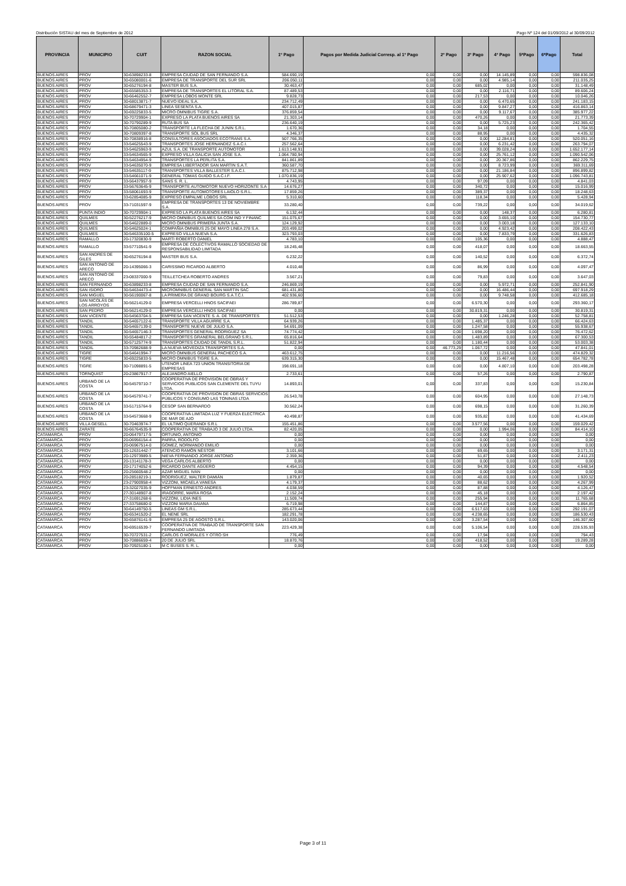Distribución SISTAU del mes de Septiembre de 2012 Pago Nº 124 del 01/09/2012 al 30/09/2012
| PROVINCIA | MUNICIPIO | CUIT | RAZON SOCIAL | 1º Pago | Pagos por Medida Judicial Corresp. al 1º Pago | 2º Pago | 3º Pago | 4º Pago | 5*Pago | 6*Pago | Total |
| --- | --- | --- | --- | --- | --- | --- | --- | --- | --- | --- | --- |
| BUENOS AIRES | PROV | 30-63898233-8 | EMPRESA CIUDAD DE SAN FERNANDO S.A. | 584.690,19 | 0,00 | 0,00 | 0,00 | 14.145,89 | 0,00 | 0,00 | 598.836,08 |
| BUENOS AIRES | PROV | 30-65080001-6 | EMPRESA DE TRANSPORTE DEL SUR SRL | 206.050,11 | 0,00 | 0,00 | 0,00 | 4.985,14 | 0,00 | 0,00 | 211.035,25 |
| BUENOS AIRES | PROV | 30-65276194-8 | MASTER BUS S.A. | 30.463,47 | 0,00 | 0,00 | 685,02 | 0,00 | 0,00 | 0,00 | 31.148,49 |
| BUENOS AIRES | PROV | 30-65585353-3 | EMPRESA DE TRANSPORTES EL LITORAL S.A. | 87.489,53 | 0,00 | 0,00 | 0,00 | 2.116,71 | 0,00 | 0,00 | 89.606,24 |
| BUENOS AIRES | PROV | 30-66462552-7 | EMPRESA LOBOS MONTE SRL | 9.828,73 | 0,00 | 0,00 | 217,53 | 0,00 | 0,00 | 0,00 | 10.046,26 |
| BUENOS AIRES | PROV | 30-68013871-7 | NUEVO IDEAL S.A. | 234.712,49 | 0,00 | 0,00 | 0,00 | 6.470,65 | 0,00 | 0,00 | 241.183,15 |
| BUENOS AIRES | PROV | 30-68679471-3 | LINEA SESENTA S.A. | 407.015,87 | 0,00 | 0,00 | 0,00 | 9.847,27 | 0,00 | 0,00 | 416.863,14 |
| BUENOS AIRES | PROV | 30-69225833-5 | MICRO OMNIBUS TIGRE S.A. | 376.859,54 | 0,00 | 0,00 | 0,00 | 9.117,67 | 0,00 | 0,00 | 385.977,22 |
| BUENOS AIRES | PROV | 30-70729904-1 | EXPRESO LA PLATA BUENOS AIRES SA | 21.303,14 | 0,00 | 0,00 | 470,26 | 0,00 | 0,00 | 0,00 | 21.773,39 |
| BUENOS AIRES | PROV | 30-70790289-9 | RUTA BUS SA | 236.640,19 | 0,00 | 0,00 | 0,00 | 5.725,23 | 0,00 | 0,00 | 242.365,42 |
| BUENOS AIRES | PROV | 30-70805080-2 | TRANSPORTE LA FLECHA DE JUNIN S.R.L. | 1.670,36 | 0,00 | 0,00 | 34,18 | 0,00 | 0,00 | 0,00 | 1.704,55 |
| BUENOS AIRES | PROV | 30-70809397-8 | TRANSPORTE SOL BUS SRL | 4.346,37 | 0,00 | 0,00 | 88,95 | 0,00 | 0,00 | 0,00 | 4.435,32 |
| BUENOS AIRES | PROV | 30-70838916-8 | CONSULTORES ASOCIADOS ECOTRANS S.A. | 507.766,35 | 0,00 | 0,00 | 0,00 | 12.284,81 | 0,00 | 0,00 | 520.051,16 |
| BUENOS AIRES | PROV | 33-54625543-9 | TRANSPORTES JOSE HERNANDEZ S.A.C.I. | 257.562,64 | 0,00 | 0,00 | 0,00 | 6.231,42 | 0,00 | 0,00 | 263.794,07 |
| BUENOS AIRES | PROV | 33-54625963-9 | AZUL S.A. DE TRANSPORTE AUTOMOTOR | 1.613.148,91 | 0,00 | 0,00 | 0,00 | 39.028,24 | 0,00 | 0,00 | 1.652.177,14 |
| BUENOS AIRES | PROV | 33-54634565-9 | EXPRESO VILLA GALICIA SAN JOSE S.A. | 1.064.780,94 | 0,00 | 0,00 | 0,00 | 25.761,12 | 0,00 | 0,00 | 1.090.542,06 |
| BUENOS AIRES | PROV | 33-54634954-9 | TRANSPORTES LA PERLITA S.A. | 841.861,89 | 0,00 | 0,00 | 0,00 | 20.367,86 | 0,00 | 0,00 | 862.229,75 |
| BUENOS AIRES | PROV | 33-54635070-9 | EMPRESA LIBERTADOR SAN MARTIN S.A.T. | 360.587,70 | 0,00 | 0,00 | 0,00 | 8.723,99 | 0,00 | 0,00 | 369.311,69 |
| BUENOS AIRES | PROV | 33-54635117-9 | TRANSPORTES VILLA BALLESTER S.A.C.I. | 875.712,98 | 0,00 | 0,00 | 0,00 | 21.186,84 | 0,00 | 0,00 | 896.899,82 |
| BUENOS AIRES | PROV | 33-54661071-9 | GENERAL TOMAS GUIDO S.A.C.I.F. | 1.070.836,19 | 0,00 | 0,00 | 0,00 | 25.907,62 | 0,00 | 0,00 | 1.096.743,81 |
| BUENOS AIRES | PROV | 33-56437957-9 | SANS S. R. L. | 4.743,95 | 0,00 | 0,00 | 97,09 | 0,00 | 0,00 | 0,00 | 4.841,03 |
| BUENOS AIRES | PROV | 33-56763645-9 | TRANSPORTE AUTOMOTOR NUEVO HORIZONTE S.A | 14.676,27 | 0,00 | 0,00 | 340,72 | 0,00 | 0,00 | 0,00 | 15.016,99 |
| BUENOS AIRES | PROV | 33-58061693-9 | TRANSPORTE AUTOMOTORES LAIOLO S.R.L. | 17.859,26 | 0,00 | 0,00 | 389,37 | 0,00 | 0,00 | 0,00 | 18.248,63 |
| BUENOS AIRES | PROV | 33-62854085-9 | EXPRESO EMPALME LOBOS SRL | 5.310,60 | 0,00 | 0,00 | 118,34 | 0,00 | 0,00 | 0,00 | 5.428,94 |
| BUENOS AIRES | PROV | 33-71031597-9 | EMPRESA DE TRANSPORTES 13 DE NOVIEMBRE S.A. | 33.280,40 | 0,00 | 0,00 | 739,22 | 0,00 | 0,00 | 0,00 | 34.019,62 |
| BUENOS AIRES | PUNTA INDIO | 30-70729904-1 | EXPRESO LA PLATA BUENOS AIRES SA | 6.132,44 | 0,00 | 0,00 | 0,00 | 148,37 | 0,00 | 0,00 | 6.280,81 |
| BUENOS AIRES | QUILMES | 30-52276217-9 | MICRO OMNIBUS QUILMES SA COM IND Y FINANC | 151.075,67 | 0,00 | 0,00 | 0,00 | 3.655,10 | 0,00 | 0,00 | 154.730,77 |
| BUENOS AIRES | QUILMES | 30-54622889-0 | MICRO OMNIBUS PRIMERA JUNTA S.A. | 124.129,92 | 0,00 | 0,00 | 0,00 | 3.003,18 | 0,00 | 0,00 | 127.133,10 |
| BUENOS AIRES | QUILMES | 30-54625024-1 | COMPAÑIA OMNIBUS 25 DE MAYO LINEA 278 S.A. | 203.499,02 | 0,00 | 0,00 | 0,00 | 4.923,42 | 0,00 | 0,00 | 208.422,43 |
| BUENOS AIRES | QUILMES | 30-546335100-5 | EXPRESO VILLA NUEVA S.A. | 323.793,03 | 0,00 | 0,00 | 0,00 | 7.833,79 | 0,00 | 0,00 | 331.626,83 |
| BUENOS AIRES | RAMALLO | 20-17320830-9 | MARTI ROBERTO DANIEL | 4.783,10 | 0,00 | 0,00 | 105,36 | 0,00 | 0,00 | 0,00 | 4.888,47 |
| BUENOS AIRES | RAMALLO | 33-57710541-9 | EMPRESA DE COLECTIVOS RAMALLO SOCIEDAD DE RESPONSABILIDAD LIMITADA | 18.245,48 | 0,00 | 0,00 | 418,07 | 0,00 | 0,00 | 0,00 | 18.663,55 |
| BUENOS AIRES | SAN ANDRES DE GILES | 30-65276194-8 | MASTER BUS S.A. | 6.232,22 | 0,00 | 0,00 | 140,52 | 0,00 | 0,00 | 0,00 | 6.372,74 |
| BUENOS AIRES | SAN ANTONIO DE ARECO | 20-14395066-3 | CARISSIMO RICARDO ALBERTO | 4.010,48 | 0,00 | 0,00 | 86,99 | 0,00 | 0,00 | 0,00 | 4.097,47 |
| BUENOS AIRES | SAN ANTONIO DE ARECO | 23-08337000-9 | TEILLETCHEA ROBERTO ANDRES | 3.567,21 | 0,00 | 0,00 | 79,83 | 0,00 | 0,00 | 0,00 | 3.647,03 |
| BUENOS AIRES | SAN FERNANDO | 30-63898233-8 | EMPRESA CIUDAD DE SAN FERNANDO S.A. | 246.869,19 | 0,00 | 0,00 | 0,00 | 5.972,71 | 0,00 | 0,00 | 252.841,90 |
| BUENOS AIRES | SAN ISIDRO | 30-54634473-4 | MICROMNIBUS GENERAL SAN MARTIN SAC | 681.431,85 | 0,00 | 0,00 | 0,00 | 16.486,44 | 0,00 | 0,00 | 697.918,29 |
| BUENOS AIRES | SAN MIGUEL | 30-56190067-8 | LA PRIMERA DE GRAND BOURG S.A.T.C.I. | 402.936,60 | 0,00 | 0,00 | 0,00 | 9.748,58 | 0,00 | 0,00 | 412.685,18 |
| BUENOS AIRES | SAN NICOLÁS DE LOS ARROYOS | 30-56214129-0 | EMPRESA VERCELLI HNOS SACIFAEI | 286.789,87 | 0,00 | 0,00 | 6.570,30 | 0,00 | 0,00 | 0,00 | 293.360,17 |
| BUENOS AIRES | SAN PEDRO | 30-56214129-0 | EMPRESA VERCELLI HNOS SACIFAEI | 0,00 | 0,00 | 0,00 | 30.819,31 | 0,00 | 0,00 | 0,00 | 30.819,31 |
| BUENOS AIRES | SAN VICENTE | 30-54563704-5 | EMPRESA SAN VICENTE S. A. DE TRANSPORTES | 51.512,53 | 0,00 | 0,00 | 0,00 | 1.246,28 | 0,00 | 0,00 | 52.758,81 |
| BUENOS AIRES | TANDIL | 30-54657122-6 | TRANSPORTE VILLA AGUIRRE S.A. | 64.939,26 | 0,00 | 0,00 | 1.485,37 | 0,00 | 0,00 | 0,00 | 66.424,63 |
| BUENOS AIRES | TANDIL | 30-54657139-0 | TRANSPORTE NUEVE DE JULIO S.A. | 54.691,09 | 0,00 | 0,00 | 1.247,58 | 0,00 | 0,00 | 0,00 | 55.938,67 |
| BUENOS AIRES | TANDIL | 30-54657146-3 | TRANSPORTES GENERAL RODRIGUEZ SA | 74.774,42 | 0,00 | 0,00 | 1.698,20 | 0,00 | 0,00 | 0,00 | 76.472,62 |
| BUENOS AIRES | TANDIL | 30-55484817-2 | TRANSPORTES GRANERAL BELGRANO S.R.L. | 65.816,64 | 0,00 | 0,00 | 1.483,89 | 0,00 | 0,00 | 0,00 | 67.300,53 |
| BUENOS AIRES | TANDIL | 30-57125774-9 | TRANSPORTES CIUDAD DE TANDIL S.R.L. | 51.822,94 | 0,00 | 0,00 | 1.180,44 | 0,00 | 0,00 | 0,00 | 53.003,38 |
| BUENOS AIRES | TANDIL | 33-70982688-9 | LA NUEVA MOVEDIZA TRANSPORTES S.A. | 0,00 | 0,00 | 46.773,29 | 1.067,72 | 0,00 | 0,00 | 0,00 | 47.841,01 |
| BUENOS AIRES | TIGRE | 30-54641994-7 | MICRO OMNIBUS GENERAL PACHECO S.A. | 463.612,75 | 0,00 | 0,00 | 0,00 | 11.216,56 | 0,00 | 0,00 | 474.829,32 |
| BUENOS AIRES | TIGRE | 30-69225833-5 | MICRO OMNIBUS TIGRE S.A. | 639.315,30 | 0,00 | 0,00 | 0,00 | 15.467,48 | 0,00 | 0,00 | 654.782,78 |
| BUENOS AIRES | TIGRE | 30-71098891-5 | UTENOR LINEA 723 UNION TRANSITORIA DE EMPRESAS | 198.691,18 | 0,00 | 0,00 | 0,00 | 4.807,10 | 0,00 | 0,00 | 203.498,28 |
| BUENOS AIRES | TORNQUIST | 20-23867917-7 | ALEJANDRO AIELLO | 2.733,61 | 0,00 | 0,00 | 57,26 | 0,00 | 0,00 | 0,00 | 2.790,87 |
| BUENOS AIRES | URBANO DE LA COSTA | 30-54579710-7 | COOPERATIVA DE PROVISION DE OBRAS Y SERVICIOS PUBLICOS SAN CLEMENTE DEL TUYU LTDA. | 14.893,01 | 0,00 | 0,00 | 337,83 | 0,00 | 0,00 | 0,00 | 15.230,84 |
| BUENOS AIRES | URBANO DE LA COSTA | 30-54579741-7 | COOPERATIVA DE PROVISION DE OBRAS SERVICIOS PÚBLICOS Y CONSUMO LAS TONINAS LTDA | 26.543,78 | 0,00 | 0,00 | 604,95 | 0,00 | 0,00 | 0,00 | 27.148,73 |
| BUENOS AIRES | URBANO DE LA COSTA | 33-51715764-9 | CESOP SAN BERNARDO | 30.562,24 | 0,00 | 0,00 | 698,15 | 0,00 | 0,00 | 0,00 | 31.260,39 |
| BUENOS AIRES | URBANO DE LA COSTA | 33-54573668-9 | COOPERATIVA LIMITADA LUZ Y FUERZA ELECTRICA DE MAR DE AJO | 40.498,87 | 0,00 | 0,00 | 935,82 | 0,00 | 0,00 | 0,00 | 41.434,69 |
| BUENOS AIRES | VILLA GESELL | 30-70463974-7 | EL ULTIMO QUERANDI S.R.L | 155.451,86 | 0,00 | 0,00 | 3.577,56 | 0,00 | 0,00 | 0,00 | 159.029,42 |
| BUENOS AIRES | ZARATE | 30-66764535-9 | COOPERATIVA DE TRABAJO 3 DE JULIO LTDA. | 82.420,05 | 0,00 | 0,00 | 0,00 | 1.994,06 | 0,00 | 0,00 | 84.414,10 |
| CATAMARCA | PROV | 20-06479717-5 | ORTUNIO, ANTONIO | 0,00 | 0,00 | 0,00 | 0,00 | 0,00 | 0,00 | 0,00 | 0,00 |
| CATAMARCA | PROV | 20-06956154-4 | PARRA, RODOLFO | 0,00 | 0,00 | 0,00 | 0,00 | 0,00 | 0,00 | 0,00 | 0,00 |
| CATAMARCA | PROV | 20-06967514-0 | GOMEZ, NORMANDO EMILIO | 0,00 | 0,00 | 0,00 | 0,00 | 0,00 | 0,00 | 0,00 | 0,00 |
| CATAMARCA | PROV | 20-12631442-7 | ATENCIO RAMÓN NÉSTOR | 3.101,66 | 0,00 | 0,00 | 69,65 | 0,00 | 0,00 | 0,00 | 3.171,31 |
| CATAMARCA | PROV | 20-12973989-5 | NIEVA FERNANDO JORGE ANTONIO | 2.359,36 | 0,00 | 0,00 | 51,87 | 0,00 | 0,00 | 0,00 | 2.411,23 |
| CATAMARCA | PROV | 20-13141178-3 | VEGA CARLOS ALBERTO | 0,00 | 0,00 | 0,00 | 0,00 | 0,00 | 0,00 | 0,00 | 0,00 |
| CATAMARCA | PROV | 20-17174052-6 | RICARDO DANTE AGÜERO | 4.454,15 | 0,00 | 0,00 | 94,39 | 0,00 | 0,00 | 0,00 | 4.548,54 |
| CATAMARCA | PROV | 20-25660548-2 | AZAR MIGUEL IVAN | 0,00 | 0,00 | 0,00 | 0,00 | 0,00 | 0,00 | 0,00 | 0,00 |
| CATAMARCA | PROV | 20-28518219-1 | RODRIGUEZ, WALTER DAMIÁN | 1.879,87 | 0,00 | 0,00 | 40,65 | 0,00 | 0,00 | 0,00 | 1.920,52 |
| CATAMARCA | PROV | 23-27900958-4 | VIZZONI, MICAELA VANESA | 4.179,37 | 0,00 | 0,00 | 88,62 | 0,00 | 0,00 | 0,00 | 4.267,99 |
| CATAMARCA | PROV | 23-32027035-9 | HOFFMAN ERNESTO ANDRES | 4.038,59 | 0,00 | 0,00 | 87,88 | 0,00 | 0,00 | 0,00 | 4.126,47 |
| CATAMARCA | PROV | 27-30148907-8 | IRAGORRE, MARÍA ROSA | 2.152,24 | 0,00 | 0,00 | 45,18 | 0,00 | 0,00 | 0,00 | 2.197,42 |
| CATAMARCA | PROV | 27-31691268-6 | VIZZONI, LIDIA INES | 11.509,74 | 0,00 | 0,00 | 255,94 | 0,00 | 0,00 | 0,00 | 11.765,68 |
| CATAMARCA | PROV | 27-33758680-0 | VIZZONI MARIA DAIANA | 6.719,98 | 0,00 | 0,00 | 144,87 | 0,00 | 0,00 | 0,00 | 6.864,85 |
| CATAMARCA | PROV | 30-64149750-5 | LINEAS GM S.R.L. | 285.673,44 | 0,00 | 0,00 | 6.517,63 | 0,00 | 0,00 | 0,00 | 292.191,07 |
| CATAMARCA | PROV | 30-65341520-2 | EL NENE SRL | 182.291,78 | 0,00 | 0,00 | 4.238,65 | 0,00 | 0,00 | 0,00 | 186.530,43 |
| CATAMARCA | PROV | 30-65876141-9 | EMPRESA 25 DE AGOSTO S.R.L. | 143.020,06 | 0,00 | 0,00 | 3.287,54 | 0,00 | 0,00 | 0,00 | 146.307,60 |
| CATAMARCA | PROV | 30-69516539-7 | COOPERATIVA DE TRABAJO DE TRANSPORTE SAN FERNANDO LIMITADA | 223.429,38 | 0,00 | 0,00 | 5.106,54 | 0,00 | 0,00 | 0,00 | 228.535,93 |
| CATAMARCA | PROV | 30-70727531-2 | CARLOS O MORALES Y OTRO SH | 776,49 | 0,00 | 0,00 | 17,94 | 0,00 | 0,00 | 0,00 | 794,43 |
| CATAMARCA | PROV | 30-70886659-4 | 20 DE JULIO SRL | 18.870,76 | 0,00 | 0,00 | 418,52 | 0,00 | 0,00 | 0,00 | 19.289,28 |
| CATAMARCA | PROV | 30-70925180-1 | M C BUSES S. R. L. | 0,00 | 0,00 | 0,00 | 0,00 | 0,00 | 0,00 | 0,00 | 0,00 |
Page 3 of 11